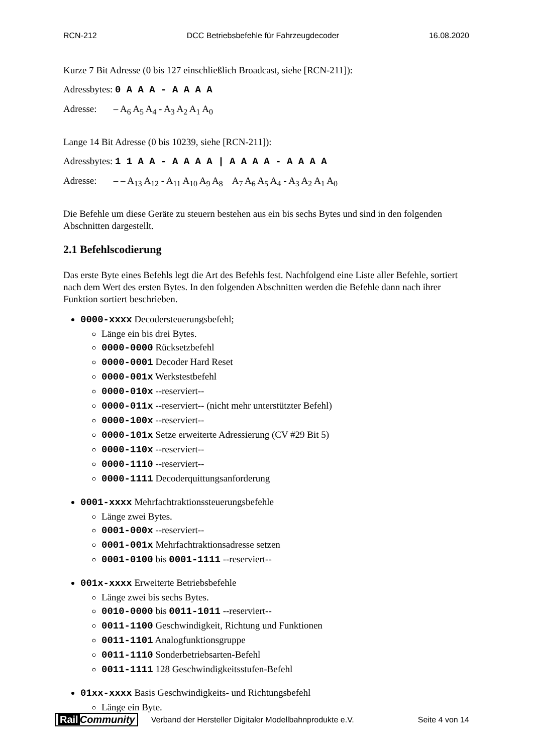RCN-212 DCC Betriebsbefehle für Fahrzeugdecoder 16.08.2020
Kurze 7 Bit Adresse (0 bis 127 einschließlich Broadcast, siehe [RCN-211]):
Adressbytes: 0 A A A - A A A A
Adresse: – A<sub>6</sub> A<sub>5</sub> A<sub>4</sub> - A<sub>3</sub> A<sub>2</sub> A<sub>1</sub> A<sub>0</sub>
Lange 14 Bit Adresse (0 bis 10239, siehe [RCN-211]):
Adressbytes: 1 1 A A - A A A A | A A A A - A A A A
Adresse: – – A<sub>13</sub> A<sub>12</sub> - A<sub>11</sub> A<sub>10</sub> A<sub>9</sub> A<sub>8</sub> A<sub>7</sub> A<sub>6</sub> A<sub>5</sub> A<sub>4</sub> - A<sub>3</sub> A<sub>2</sub> A<sub>1</sub> A<sub>0</sub>
Die Befehle um diese Geräte zu steuern bestehen aus ein bis sechs Bytes und sind in den folgenden Abschnitten dargestellt.
2.1 Befehlscodierung
Das erste Byte eines Befehls legt die Art des Befehls fest. Nachfolgend eine Liste aller Befehle, sortiert nach dem Wert des ersten Bytes. In den folgenden Abschnitten werden die Befehle dann nach ihrer Funktion sortiert beschrieben.
0000-xxxx Decodersteuerungsbefehl;
Länge ein bis drei Bytes.
0000-0000 Rücksetzbefehl
0000-0001 Decoder Hard Reset
0000-001x Werkstestbefehl
0000-010x --reserviert--
0000-011x --reserviert-- (nicht mehr unterstützter Befehl)
0000-100x --reserviert--
0000-101x Setze erweiterte Adressierung (CV #29 Bit 5)
0000-110x --reserviert--
0000-1110 --reserviert--
0000-1111 Decoderquittungsanforderung
0001-xxxx Mehrfachtraktionssteuerungsbefehle
Länge zwei Bytes.
0001-000x --reserviert--
0001-001x Mehrfachtraktionsadresse setzen
0001-0100 bis 0001-1111 --reserviert--
001x-xxxx Erweiterte Betriebsbefehle
Länge zwei bis sechs Bytes.
0010-0000 bis 0011-1011 --reserviert--
0011-1100 Geschwindigkeit, Richtung und Funktionen
0011-1101 Analogfunktionsgruppe
0011-1110 Sonderbetriebsarten-Befehl
0011-1111 128 Geschwindigkeitsstufen-Befehl
01xx-xxxx Basis Geschwindigkeits- und Richtungsbefehl
Länge ein Byte.
Rail Community Verband der Hersteller Digitaler Modellbahnprodukte e.V. Seite 4 von 14